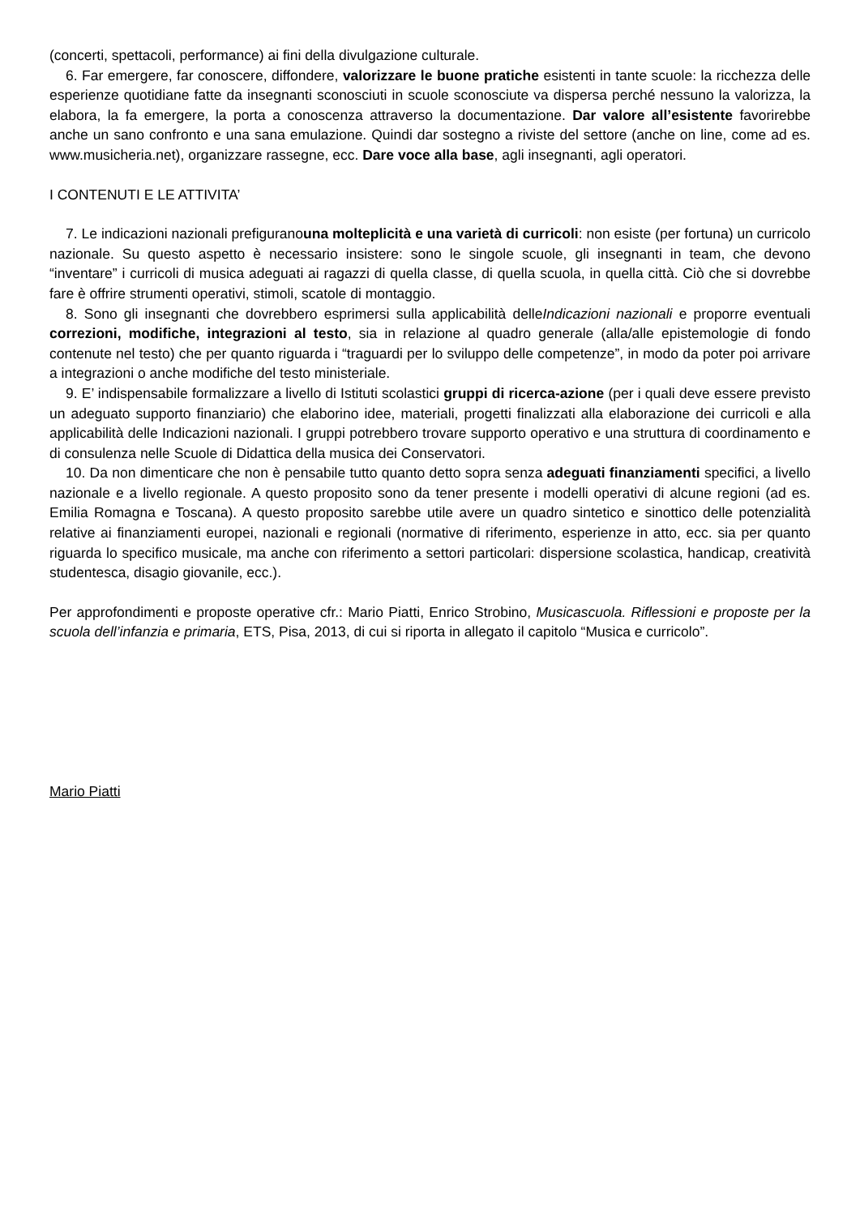(concerti, spettacoli, performance) ai fini della divulgazione culturale.
6. Far emergere, far conoscere, diffondere, valorizzare le buone pratiche esistenti in tante scuole: la ricchezza delle esperienze quotidiane fatte da insegnanti sconosciuti in scuole sconosciute va dispersa perché nessuno la valorizza, la elabora, la fa emergere, la porta a conoscenza attraverso la documentazione. Dar valore all’esistente favorirebbe anche un sano confronto e una sana emulazione. Quindi dar sostegno a riviste del settore (anche on line, come ad es. www.musicheria.net), organizzare rassegne, ecc. Dare voce alla base, agli insegnanti, agli operatori.
I CONTENUTI E LE ATTIVITA’
7. Le indicazioni nazionali prefiguranouna molteplicità e una varietà di curricoli: non esiste (per fortuna) un curricolo nazionale. Su questo aspetto è necessario insistere: sono le singole scuole, gli insegnanti in team, che devono “inventare” i curricoli di musica adeguati ai ragazzi di quella classe, di quella scuola, in quella città. Ciò che si dovrebbe fare è offrire strumenti operativi, stimoli, scatole di montaggio.
8. Sono gli insegnanti che dovrebbero esprimersi sulla applicabilità delleIndicazioni nazionali e proporre eventuali correzioni, modifiche, integrazioni al testo, sia in relazione al quadro generale (alla/alle epistemologie di fondo contenute nel testo) che per quanto riguarda i “traguardi per lo sviluppo delle competenze”, in modo da poter poi arrivare a integrazioni o anche modifiche del testo ministeriale.
9. E’ indispensabile formalizzare a livello di Istituti scolastici gruppi di ricerca-azione (per i quali deve essere previsto un adeguato supporto finanziario) che elaborino idee, materiali, progetti finalizzati alla elaborazione dei curricoli e alla applicabilità delle Indicazioni nazionali. I gruppi potrebbero trovare supporto operativo e una struttura di coordinamento e di consulenza nelle Scuole di Didattica della musica dei Conservatori.
10. Da non dimenticare che non è pensabile tutto quanto detto sopra senza adeguati finanziamenti specifici, a livello nazionale e a livello regionale. A questo proposito sono da tener presente i modelli operativi di alcune regioni (ad es. Emilia Romagna e Toscana). A questo proposito sarebbe utile avere un quadro sintetico e sinottico delle potenzialità relative ai finanziamenti europei, nazionali e regionali (normative di riferimento, esperienze in atto, ecc. sia per quanto riguarda lo specifico musicale, ma anche con riferimento a settori particolari: dispersione scolastica, handicap, creatività studentesca, disagio giovanile, ecc.).
Per approfondimenti e proposte operative cfr.: Mario Piatti, Enrico Strobino, Musicascuola. Riflessioni e proposte per la scuola dell’infanzia e primaria, ETS, Pisa, 2013, di cui si riporta in allegato il capitolo “Musica e curricolo”.
Mario Piatti